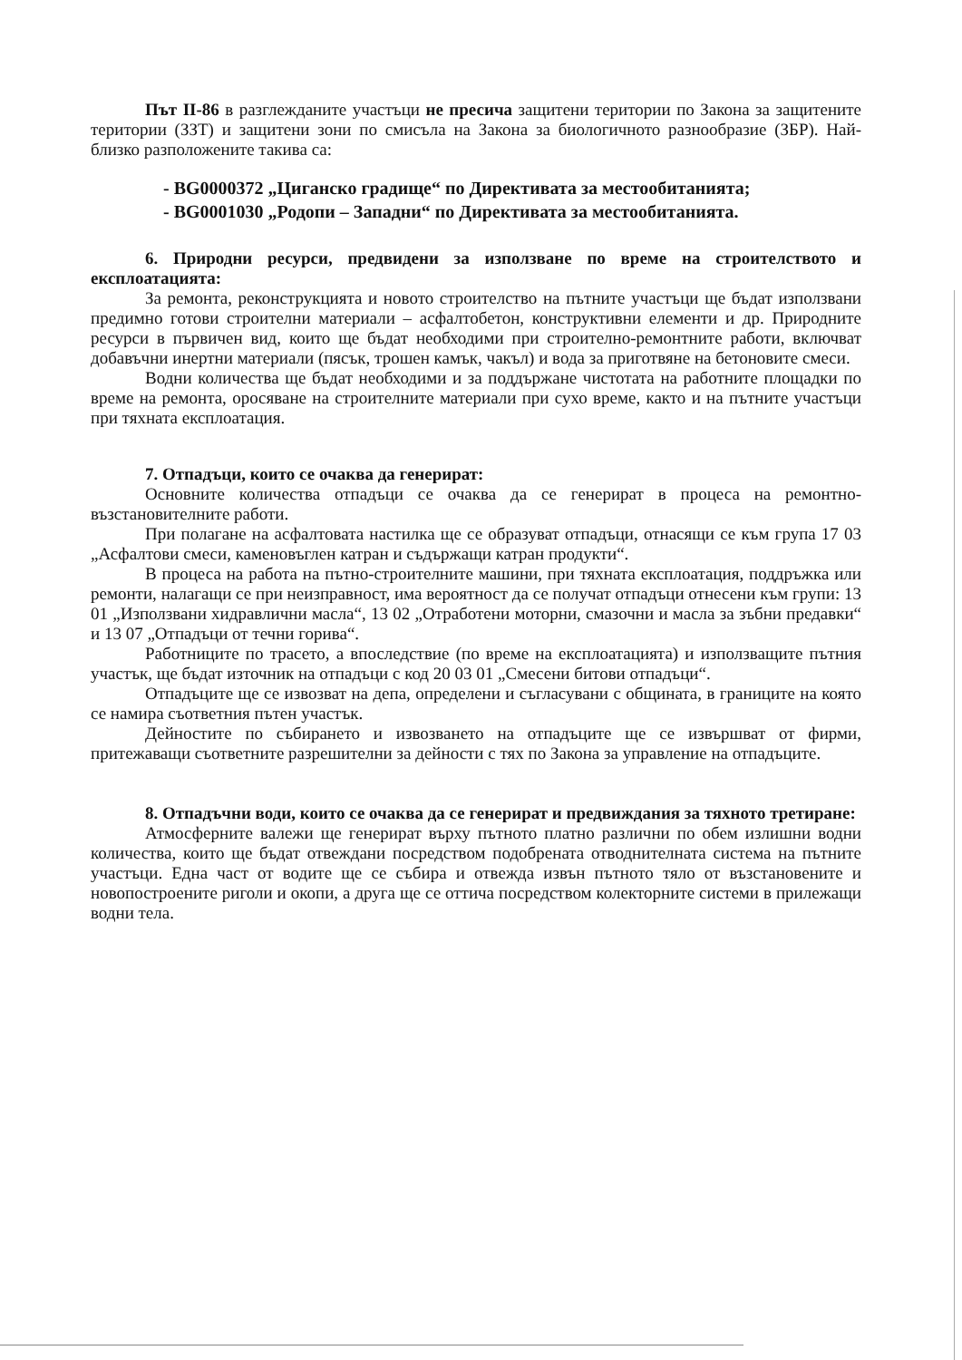Път II-86 в разглежданите участъци не пресича защитени територии по Закона за защитените територии (ЗЗТ) и защитени зони по смисъла на Закона за биологичното разнообразие (ЗБР). Най-близко разположените такива са:
- BG0000372 „Циганско градище“ по Директивата за местообитанията;
- BG0001030 „Родопи – Западни“ по Директивата за местообитанията.
6. Природни ресурси, предвидени за използване по време на строителството и експлоатацията:
За ремонта, реконструкцията и новото строителство на пътните участъци ще бъдат използвани предимно готови строителни материали – асфалтобетон, конструктивни елементи и др. Природните ресурси в първичен вид, които ще бъдат необходими при строително-ремонтните работи, включват добавъчни инертни материали (пясък, трошен камък, чакъл) и вода за приготвяне на бетоновите смеси.
Водни количества ще бъдат необходими и за поддържане чистотата на работните площадки по време на ремонта, оросяване на строителните материали при сухо време, както и на пътните участъци при тяхната експлоатация.
7. Отпадъци, които се очаква да генерират:
Основните количества отпадъци се очаква да се генерират в процеса на ремонтно-възстановителните работи.
При полагане на асфалтовата настилка ще се образуват отпадъци, отнасящи се към група 17 03 „Асфалтови смеси, каменовъглен катран и съдържащи катран продукти“.
В процеса на работа на пътно-строителните машини, при тяхната експлоатация, поддръжка или ремонти, налагащи се при неизправност, има вероятност да се получат отпадъци отнесени към групи: 13 01 „Използвани хидравлични масла“, 13 02 „Отработени моторни, смазочни и масла за зъбни предавки“ и 13 07 „Отпадъци от течни горива“.
Работниците по трасето, а впоследствие (по време на експлоатацията) и използващите пътния участък, ще бъдат източник на отпадъци с код 20 03 01 „Смесени битови отпадъци“.
Отпадъците ще се извозват на депа, определени и съгласувани с общината, в границите на която се намира съответния пътен участък.
Дейностите по събирането и извозването на отпадъците ще се извършват от фирми, притежаващи съответните разрешителни за дейности с тях по Закона за управление на отпадъците.
8. Отпадъчни води, които се очаква да се генерират и предвиждания за тяхното третиране:
Атмосферните валежи ще генерират върху пътното платно различни по обем излишни водни количества, които ще бъдат отвеждани посредством подобрената отводнителната система на пътните участъци. Една част от водите ще се събира и отвежда извън пътното тяло от възстановените и новопостроените риголи и окопи, а друга ще се оттича посредством колекторните системи в прилежащи водни тела.